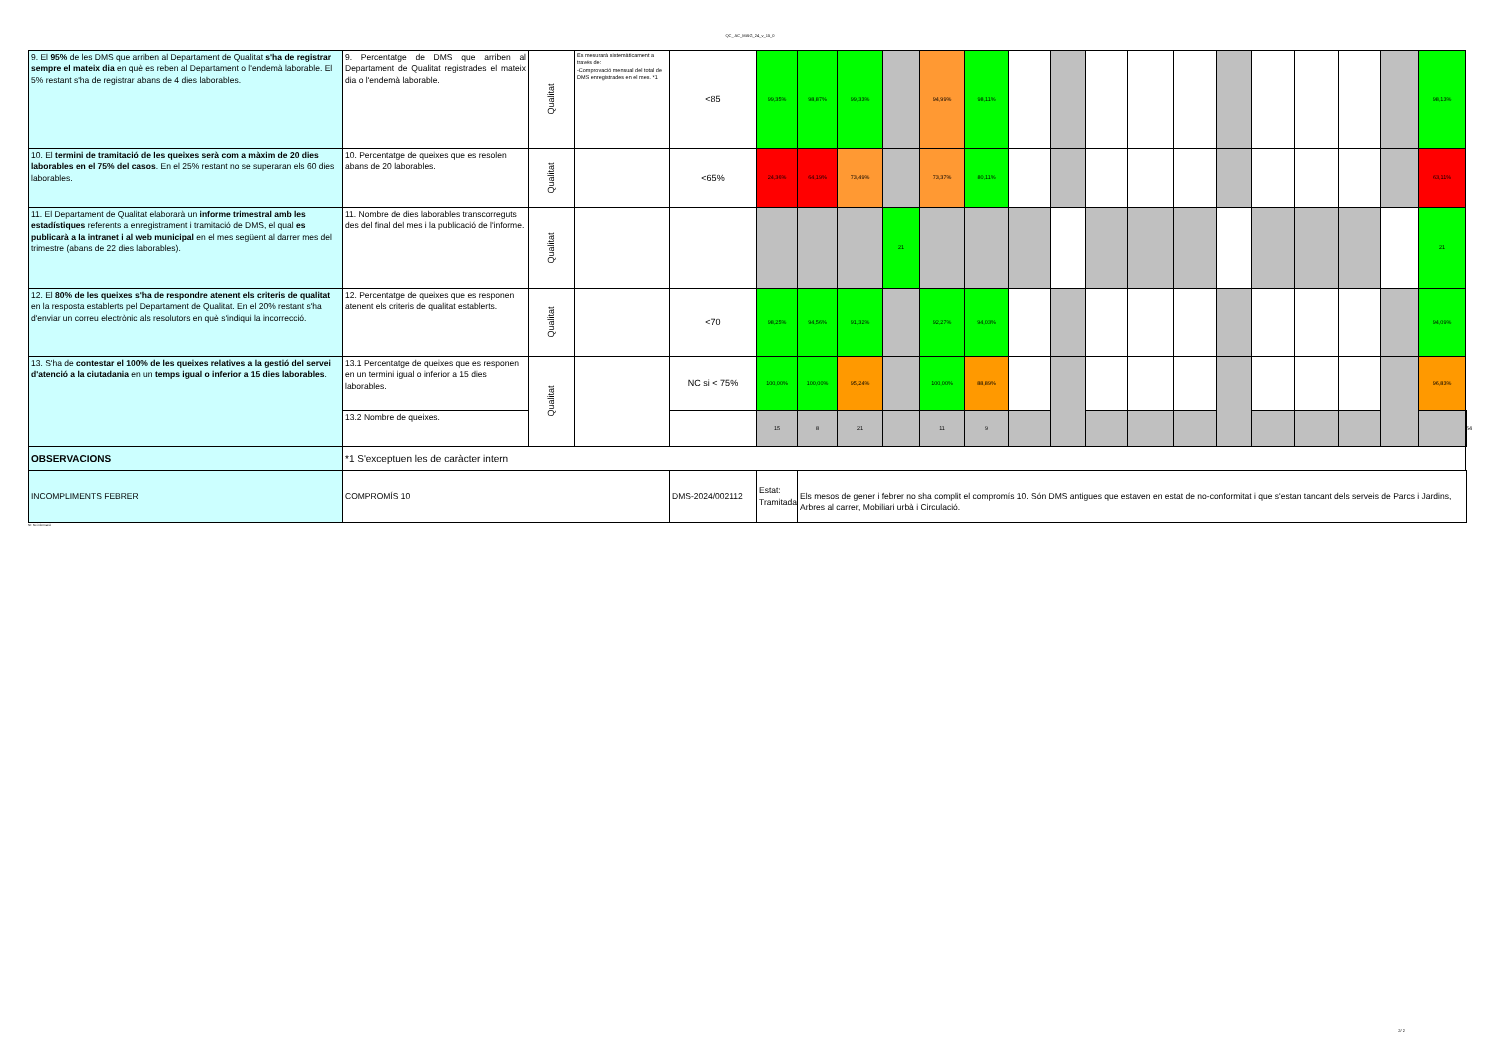QC_ AC_MAIG_24_v_15_0
| 9. El 95% de les DMS que arriben al Departament de Qualitat s'ha de registrar sempre el mateix dia en què es reben al Departament o l'endemà laborable. El 5% restant s'ha de registrar abans de 4 dies laborables. | 9. Percentatge de DMS que arriben al Departament de Qualitat registrades el mateix dia o l'endemà laborable. | Qualitat | Es mesurarà sistemàticament a través de: -Comprovació mensual del total de DMS enregistrades en el mes. *1 | <85 | 99,35% | 98,87% | 99,33% | | 94,99% | 98,11% | | | | | | | | | | | 98,13% | |
| 10. El termini de tramitació de les queixes serà com a màxim de 20 dies laborables en el 75% del casos . En el 25% restant no se superaran els 60 dies laborables. | 10. Percentatge de queixes que es resolen abans de 20 laborables. | Qualitat | | <65% | 24,36% | 64,19% | 73,49% | | 73,37% | 80,11% | | | | | | | | | | | 63,11% | |
| 11. El Departament de Qualitat elaborarà un informe trimestral amb les estadístiques referents a enregistrament i tramitació de DMS, el qual es publicarà a la intranet i al web municipal en el mes següent al darrer mes del trimestre (abans de 22 dies laborables). | 11. Nombre de dies laborables transcorreguts des del final del mes i la publicació de l'informe. | Qualitat | | | | | | 21 | | | | | | | | | | | | | 21 | |
| 12. El 80% de les queixes s'ha de respondre atenent els criteris de qualitat en la resposta establerts pel Departament de Qualitat. En el 20% restant s'ha d'enviar un correu electrònic als resolutors en què s'indiqui la incorrecció. | 12. Percentatge de queixes que es responen atenent els criteris de qualitat establerts. | Qualitat | | <70 | 98,25% | 94,56% | 91,32% | | 92,27% | 94,03% | | | | | | | | | | | 94,09% | |
| 13. S'ha de contestar el 100% de les queixes relatives a la gestió del servei d'atenció a la ciutadania en un temps igual o inferior a 15 dies laborables . | 13.1 Percentatge de queixes que es responen en un termini igual o inferior a 15 dies laborables. | Qualitat | | NC si < 75% | 100,00% | 100,00% | 95,24% | | 100,00% | 88,89% | | | | | | | | | | | 96,83% | |
| | 13.2 Nombre de queixes. | | | | 15 | 8 | 21 | | 11 | 9 | | | | | | | | | | | | 64 |
| OBSERVACIONS | *1 S'exceptuen les de caràcter intern | | | | | | | | | | | | | | | | | | | | | |
| INCOMPLIMENTS FEBRER | COMPROMÍS 10 | | | DMS-2024/002112 | Estat: Tramitada | Els mesos de gener i febrer no sha complit el compromís 10. Són DMS antigues que estaven en estat de no-conformitat i que s'estan tancant dels serveis de Parcs i Jardins, Arbres al carrer, Mobiliari urbà i Circulació. | | | | | | | | | | | | | | | | |
NI: No informació
2/ 2